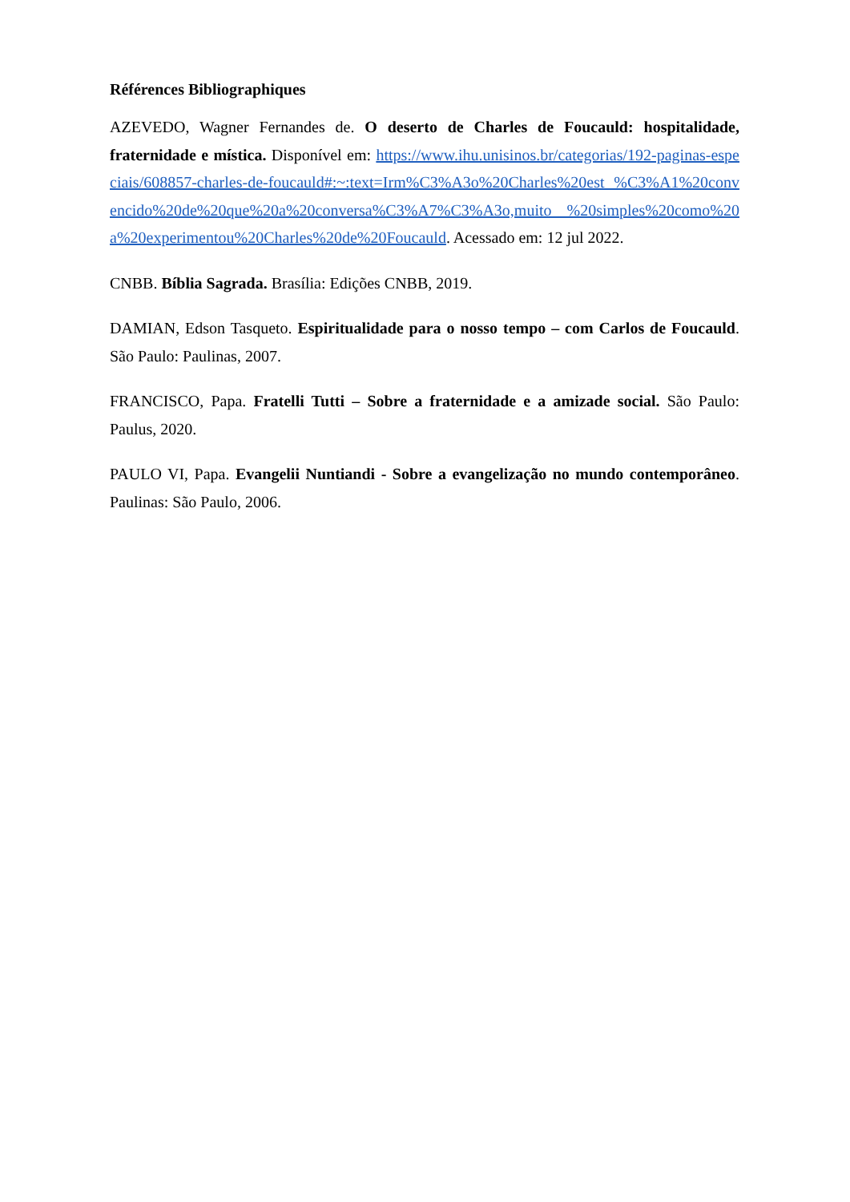Références Bibliographiques
AZEVEDO, Wagner Fernandes de. O deserto de Charles de Foucauld: hospitalidade, fraternidade e mística. Disponível em: https://www.ihu.unisinos.br/categorias/192-paginas-especiais/608857-charles-de-foucauld#:~:text=Irm%C3%A3o%20Charles%20est %C3%A1%20convencido%20de%20que%20a%20conversa%C3%A7%C3%A3o,muito %20simples%20como%20a%20experimentou%20Charles%20de%20Foucauld. Acessado em: 12 jul 2022.
CNBB. Bíblia Sagrada. Brasília: Edições CNBB, 2019.
DAMIAN, Edson Tasqueto. Espiritualidade para o nosso tempo – com Carlos de Foucauld. São Paulo: Paulinas, 2007.
FRANCISCO, Papa. Fratelli Tutti – Sobre a fraternidade e a amizade social. São Paulo: Paulus, 2020.
PAULO VI, Papa. Evangelii Nuntiandi - Sobre a evangelização no mundo contemporâneo. Paulinas: São Paulo, 2006.